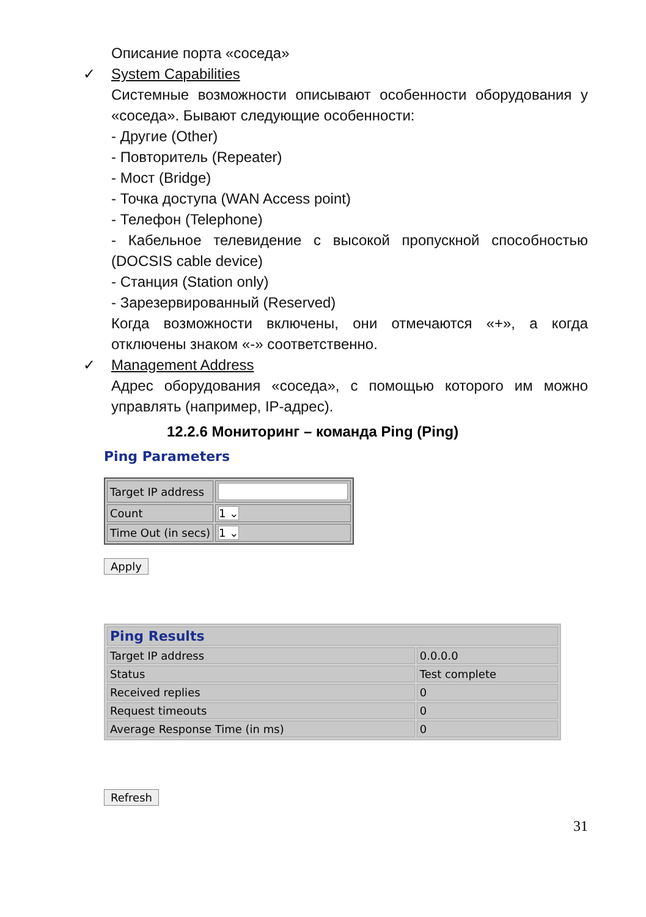Описание порта «соседа»
✓ System Capabilities
Системные возможности описывают особенности оборудования у «соседа». Бывают следующие особенности:
- Другие (Other)
- Повторитель (Repeater)
- Мост (Bridge)
- Точка доступа (WAN Access point)
- Телефон (Telephone)
- Кабельное телевидение с высокой пропускной способностью (DOCSIS cable device)
- Станция (Station only)
- Зарезервированный (Reserved)
Когда возможности включены, они отмечаются «+», а когда отключены знаком «-» соответственно.
✓ Management Address
Адрес оборудования «соседа», с помощью которого им можно управлять (например, IP-адрес).
12.2.6 Мониторинг – команда Ping (Ping)
Ping Parameters
| Target IP address | |
| Count | 1 ⌄ |
| Time Out (in secs) | 1 ⌄ |
Apply
| Ping Results | |
| Target IP address | 0.0.0.0 |
| Status | Test complete |
| Received replies | 0 |
| Request timeouts | 0 |
| Average Response Time (in ms) | 0 |
Refresh
31